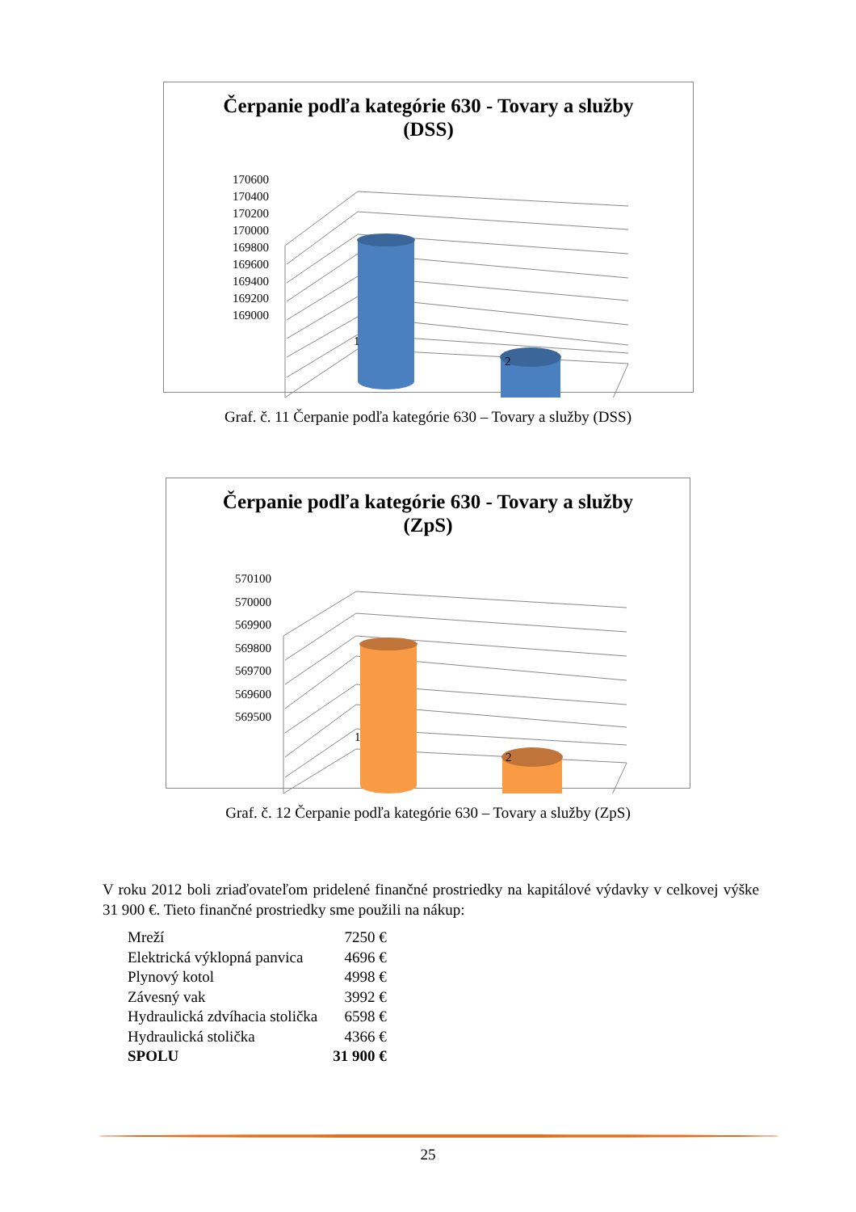Čerpanie podľa kategórie 630 - Tovary a služby
(DSS)
170600
170400
170200
170000
169800
169600
169400
169200
169000
1
2
Graf. č. 11 Čerpanie podľa kategórie 630 – Tovary a služby (DSS)
Čerpanie podľa kategórie 630 - Tovary a služby
(ZpS)
570100
570000
569900
569800
569700
569600
569500
1
2
Graf. č. 12 Čerpanie podľa kategórie 630 – Tovary a služby (ZpS)
V roku 2012 boli zriaďovateľom pridelené finančné prostriedky na kapitálové výdavky v celkovej výške 31 900 €. Tieto finančné prostriedky sme použili na nákup:
| Mreží | 7250 € |
| Elektrická výklopná panvica | 4696 € |
| Plynový kotol | 4998 € |
| Závesný vak | 3992 € |
| Hydraulická zdvíhacia stolička | 6598 € |
| Hydraulická stolička | 4366 € |
| SPOLU | 31 900 € |
25